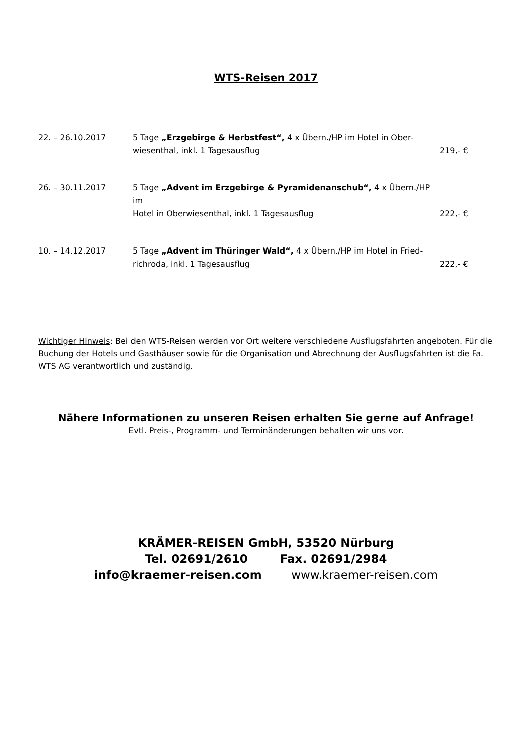WTS-Reisen 2017
22. – 26.10.2017 5 Tage „Erzgebirge & Herbstfest“, 4 x Übern./HP im Hotel in Ober-
wiesenthal, inkl. 1 Tagesausflug
219,- €
26. – 30.11.2017 5 Tage „Advent im Erzgebirge & Pyramidenanschub“, 4 x Übern./HP im
Hotel in Oberwiesenthal, inkl. 1 Tagesausflug
222,- €
10. – 14.12.2017 5 Tage „Advent im Thüringer Wald“, 4 x Übern./HP im Hotel in Fried-
richroda, inkl. 1 Tagesausflug
222,- €
Wichtiger Hinweis: Bei den WTS-Reisen werden vor Ort weitere verschiedene Ausflugsfahrten angeboten. Für die Buchung der Hotels und Gasthäuser sowie für die Organisation und Abrechnung der Ausflugsfahrten ist die Fa. WTS AG verantwortlich und zuständig.
Nähere Informationen zu unseren Reisen erhalten Sie gerne auf Anfrage!
Evtl. Preis-, Programm- und Terminänderungen behalten wir uns vor.
KRÄMER-REISEN GmbH, 53520 Nürburg
Tel. 02691/2610 Fax. 02691/2984
info@kraemer-reisen.com www.kraemer-reisen.com